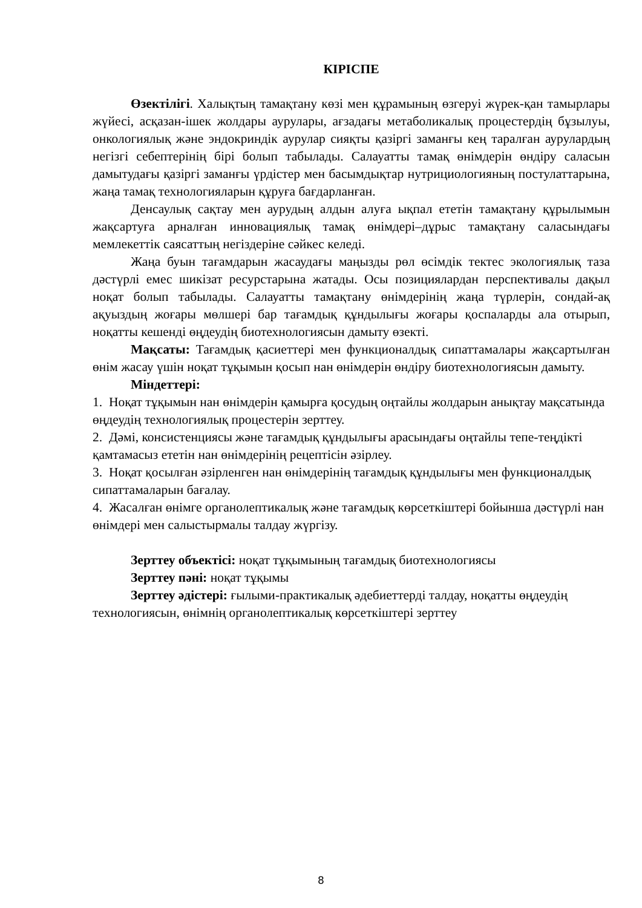КІРІСПЕ
Өзектілігі. Халықтың тамақтану көзі мен құрамының өзгеруі жүрек-қан тамырлары жүйесі, асқазан-ішек жолдары аурулары, ағзадағы метаболикалық процестердің бұзылуы, онкологиялық және эндокриндік аурулар сияқты қазіргі заманғы кең таралған аурулардың негізгі себептерінің бірі болып табылады. Салауатты тамақ өнімдерін өндіру саласын дамытудағы қазіргі заманғы үрдістер мен басымдықтар нутрициологияның постулаттарына, жаңа тамақ технологияларын құруға бағдарланған.
Денсаулық сақтау мен аурудың алдын алуға ықпал ететін тамақтану құрылымын жақсартуға арналған инновациялық тамақ өнімдері–дұрыс тамақтану саласындағы мемлекеттік саясаттың негіздеріне сәйкес келеді.
Жаңа буын тағамдарын жасаудағы маңызды рөл өсімдік тектес экологиялық таза дәстүрлі емес шикізат ресурстарына жатады. Осы позициялардан перспективалы дақыл ноқат болып табылады. Салауатты тамақтану өнімдерінің жаңа түрлерін, сондай-ақ ақуыздың жоғары мөлшері бар тағамдық құндылығы жоғары қоспаларды ала отырып, ноқатты кешенді өңдеудің биотехнологиясын дамыту өзекті.
Мақсаты: Тағамдық қасиеттері мен функционалдық сипаттамалары жақсартылған өнім жасау үшін ноқат тұқымын қосып нан өнімдерін өндіру биотехнологиясын дамыту.
Міндеттері:
1. Ноқат тұқымын нан өнімдерін қамырға қосудың оңтайлы жолдарын анықтау мақсатында өңдеудің технологиялық процестерін зерттеу.
2. Дәмі, консистенциясы және тағамдық құндылығы арасындағы оңтайлы тепе-теңдікті қамтамасыз ететін нан өнімдерінің рецептісін әзірлеу.
3. Ноқат қосылған әзірленген нан өнімдерінің тағамдық құндылығы мен функционалдық сипаттамаларын бағалау.
4. Жасалған өнімге органолептикалық және тағамдық көрсеткіштері бойынша дәстүрлі нан өнімдері мен салыстырмалы талдау жүргізу.
Зерттеу объектісі: ноқат тұқымының тағамдық биотехнологиясы
Зерттеу пәні: ноқат тұқымы
Зерттеу әдістері: ғылыми-практикалық әдебиеттерді талдау, ноқатты өңдеудің технологиясын, өнімнің органолептикалық көрсеткіштері зерттеу
8